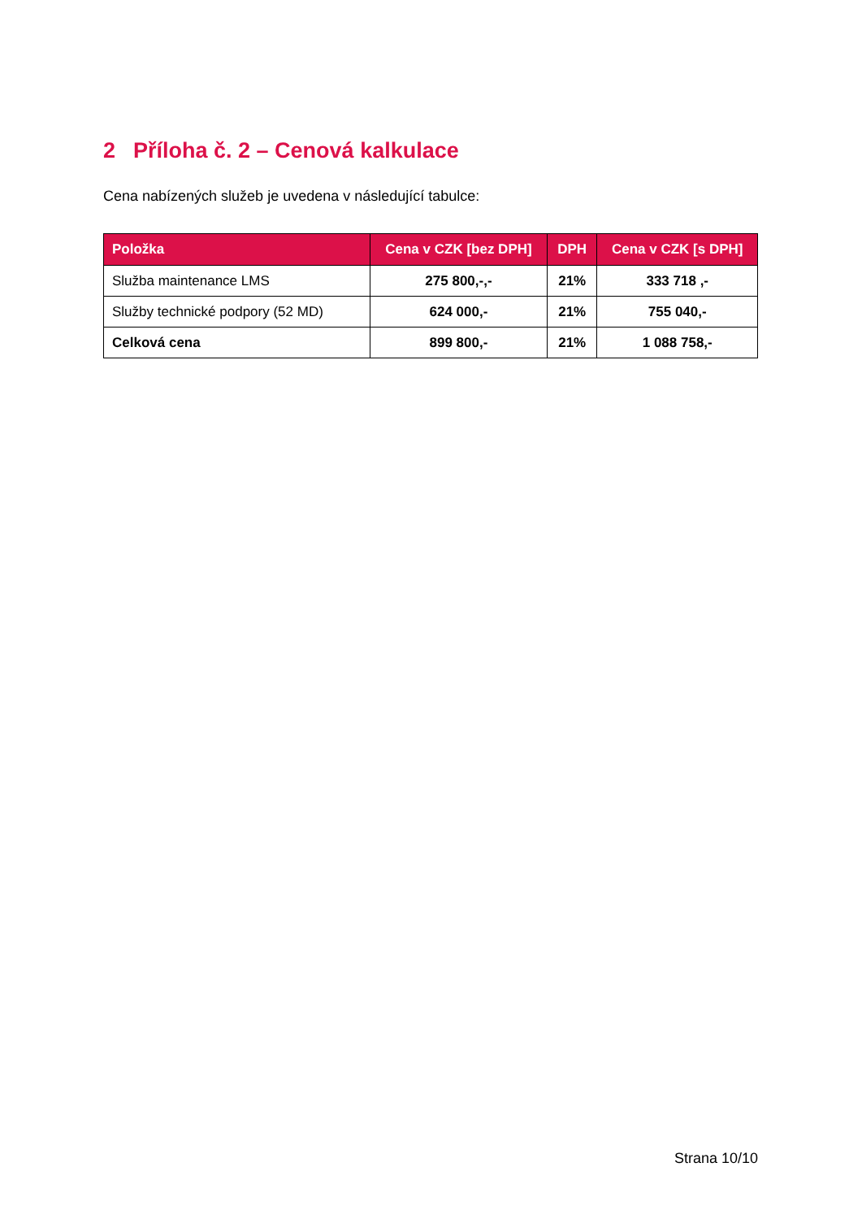2 Příloha č. 2 – Cenová kalkulace
Cena nabízených služeb je uvedena v následující tabulce:
| Položka | Cena v CZK [bez DPH] | DPH | Cena v CZK [s DPH] |
| --- | --- | --- | --- |
| Služba maintenance LMS | 275 800,-,- | 21% | 333 718 ,- |
| Služby technické podpory (52 MD) | 624 000,- | 21% | 755 040,- |
| Celková cena | 899 800,- | 21% | 1 088 758,- |
Strana 10/10